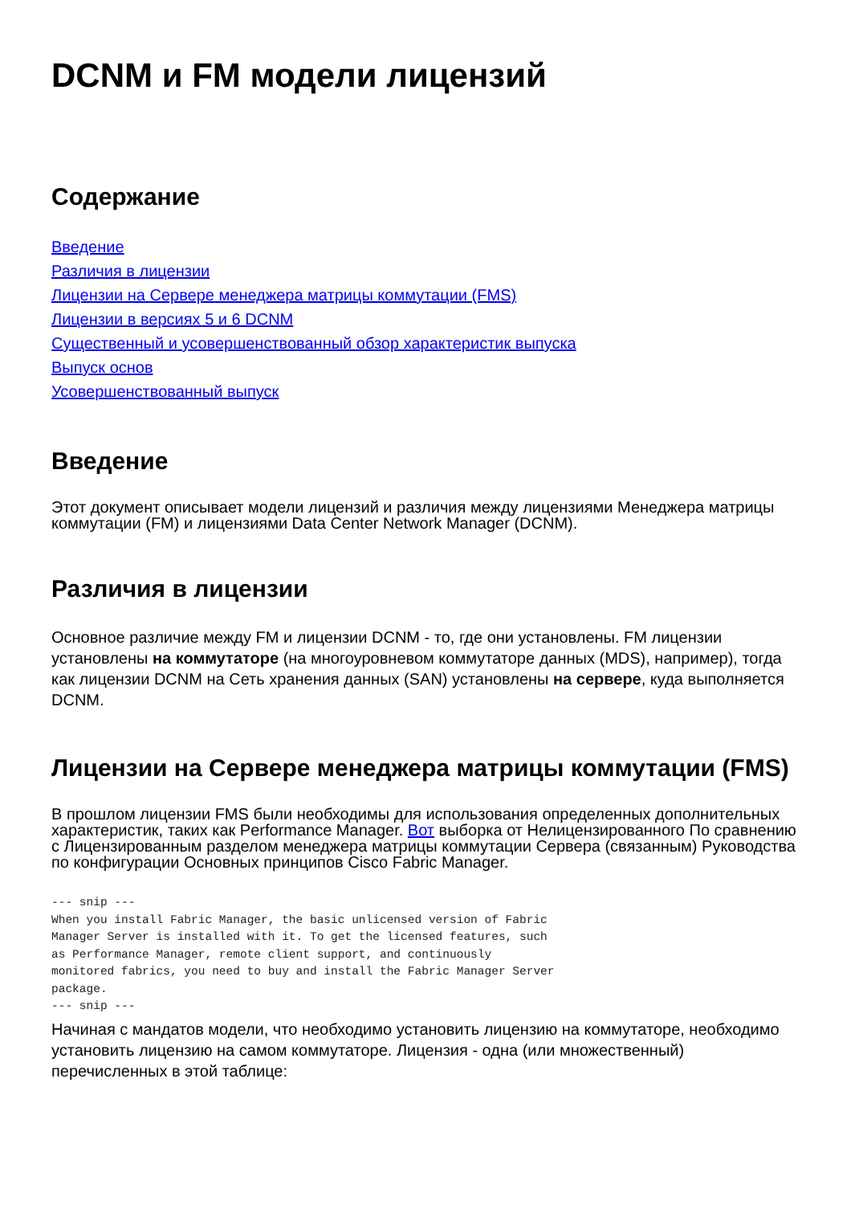DCNM и FM модели лицензий
Содержание
Введение
Различия в лицензии
Лицензии на Сервере менеджера матрицы коммутации (FMS)
Лицензии в версиях 5 и 6 DCNM
Существенный и усовершенствованный обзор характеристик выпуска
Выпуск основ
Усовершенствованный выпуск
Введение
Этот документ описывает модели лицензий и различия между лицензиями Менеджера матрицы коммутации (FM) и лицензиями Data Center Network Manager (DCNM).
Различия в лицензии
Основное различие между FM и лицензии DCNM - то, где они установлены. FM лицензии установлены на коммутаторе (на многоуровневом коммутаторе данных (MDS), например), тогда как лицензии DCNM на Сеть хранения данных (SAN) установлены на сервере, куда выполняется DCNM.
Лицензии на Сервере менеджера матрицы коммутации (FMS)
В прошлом лицензии FMS были необходимы для использования определенных дополнительных характеристик, таких как Performance Manager. Вот выборка от Нелицензированного По сравнению с Лицензированным разделом менеджера матрицы коммутации Сервера (связанным) Руководства по конфигурации Основных принципов Cisco Fabric Manager.
--- snip ---
When you install Fabric Manager, the basic unlicensed version of Fabric
Manager Server is installed with it. To get the licensed features, such
as Performance Manager, remote client support, and continuously
monitored fabrics, you need to buy and install the Fabric Manager Server
package.
--- snip ---
Начиная с мандатов модели, что необходимо установить лицензию на коммутаторе, необходимо установить лицензию на самом коммутаторе. Лицензия - одна (или множественный) перечисленных в этой таблице: